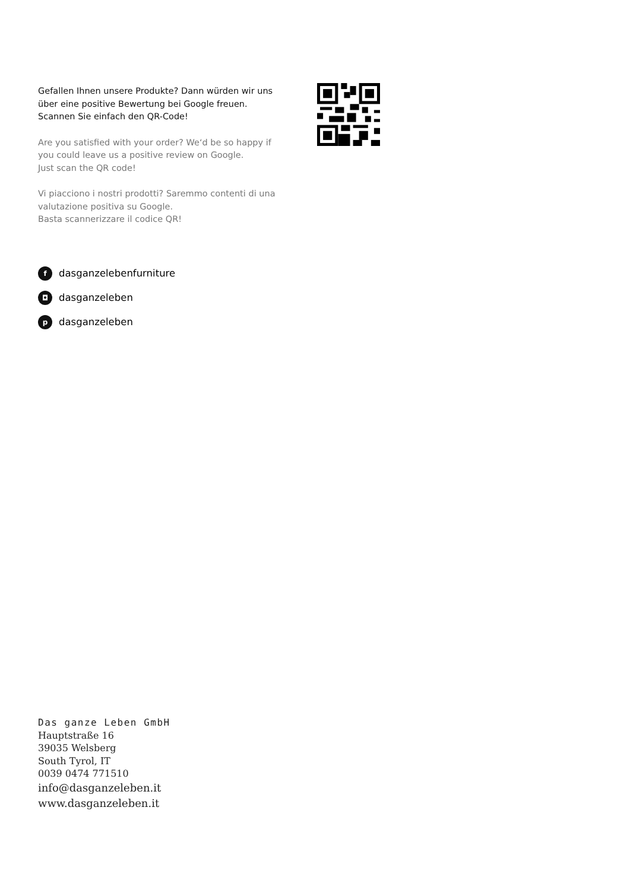Gefallen Ihnen unsere Produkte? Dann würden wir uns über eine positive Bewertung bei Google freuen. Scannen Sie einfach den QR-Code!
Are you satisfied with your order? We‘d be so happy if you could leave us a positive review on Google.
Just scan the QR code!
Vi piacciono i nostri prodotti? Saremmo contenti di una valutazione positiva su Google.
Basta scannerizzare il codice QR!
fdasganzelebenfurniture
◘ dasganzeleben
pdasganzeleben
Das ganze Leben GmbH
Hauptstraße 16
39035 Welsberg
South Tyrol, IT
0039 0474 771510
info@dasganzeleben.it
www.dasganzeleben.it